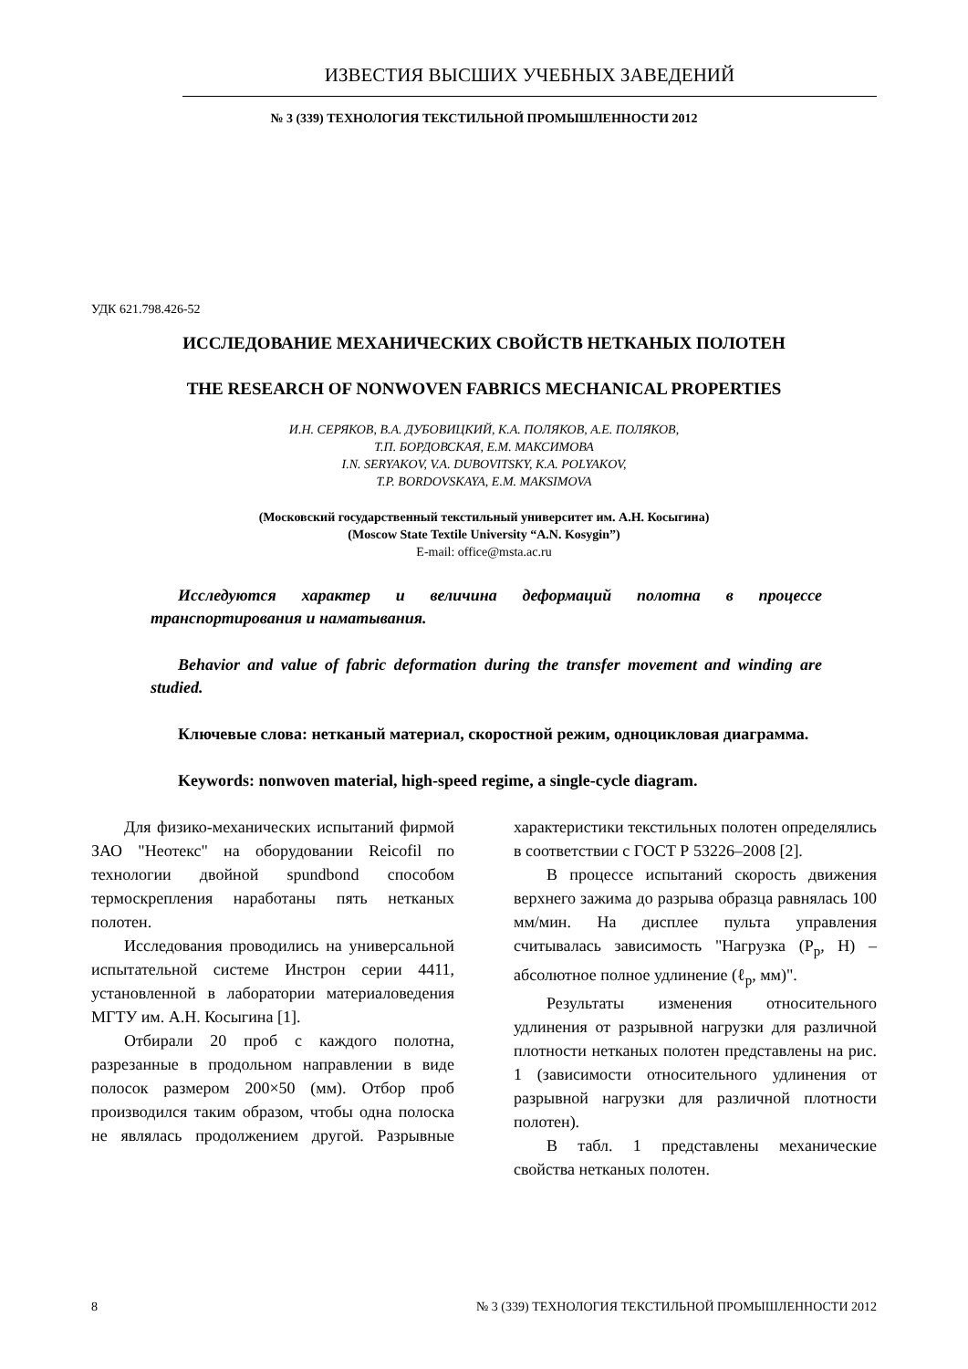ИЗВЕСТИЯ ВЫСШИХ УЧЕБНЫХ ЗАВЕДЕНИЙ
№ 3 (339) ТЕХНОЛОГИЯ ТЕКСТИЛЬНОЙ ПРОМЫШЛЕННОСТИ 2012
УДК 621.798.426-52
ИССЛЕДОВАНИЕ МЕХАНИЧЕСКИХ СВОЙСТВ НЕТКАНЫХ ПОЛОТЕН
THE RESEARCH OF NONWOVEN FABRICS MECHANICAL PROPERTIES
И.Н. СЕРЯКОВ, В.А. ДУБОВИЦКИЙ, К.А. ПОЛЯКОВ, А.Е. ПОЛЯКОВ,
Т.П. БОРДОВСКАЯ, Е.М. МАКСИМОВА
I.N. SERYAKOV, V.A. DUBOVITSKY, K.A. POLYAKOV,
T.P. BORDOVSKAYA, E.M. MAKSIMOVA
(Московский государственный текстильный университет им. А.Н. Косыгина)
(Moscow State Textile University “A.N. Kosygin”)
E-mail: office@msta.ac.ru
Исследуются характер и величина деформаций полотна в процессе транспортирования и наматывания.
Behavior and value of fabric deformation during the transfer movement and winding are studied.
Ключевые слова: нетканый материал, скоростной режим, одноцикловая диаграмма.
Keywords: nonwoven material, high-speed regime, a single-cycle diagram.
Для физико-механических испытаний фирмой ЗАО "Неотекс" на оборудовании Reicofil по технологии двойной spundbond способом термоскрепления наработаны пять нетканых полотен.
Исследования проводились на универсальной испытательной системе Инстрон серии 4411, установленной в лаборатории материаловедения МГТУ им. А.Н. Косыгина [1].
Отбирали 20 проб с каждого полотна, разрезанные в продольном направлении в виде полосок размером 200×50 (мм). Отбор проб производился таким образом, чтобы одна полоска не являлась продолжением другой. Разрывные характеристики текстильных полотен определялись в соответствии с ГОСТ Р 53226–2008 [2].
В процессе испытаний скорость движения верхнего зажима до разрыва образца равнялась 100 мм/мин. На дисплее пульта управления считывалась зависимость "Нагрузка (Р<sub>р</sub>, Н) – абсолютное полное удлинение (ℓ<sub>р</sub>, мм)".
Результаты изменения относительного удлинения от разрывной нагрузки для различной плотности нетканых полотен представлены на рис. 1 (зависимости относительного удлинения от разрывной нагрузки для различной плотности полотен).
В табл. 1 представлены механические свойства нетканых полотен.
8 № 3 (339) ТЕХНОЛОГИЯ ТЕКСТИЛЬНОЙ ПРОМЫШЛЕННОСТИ 2012